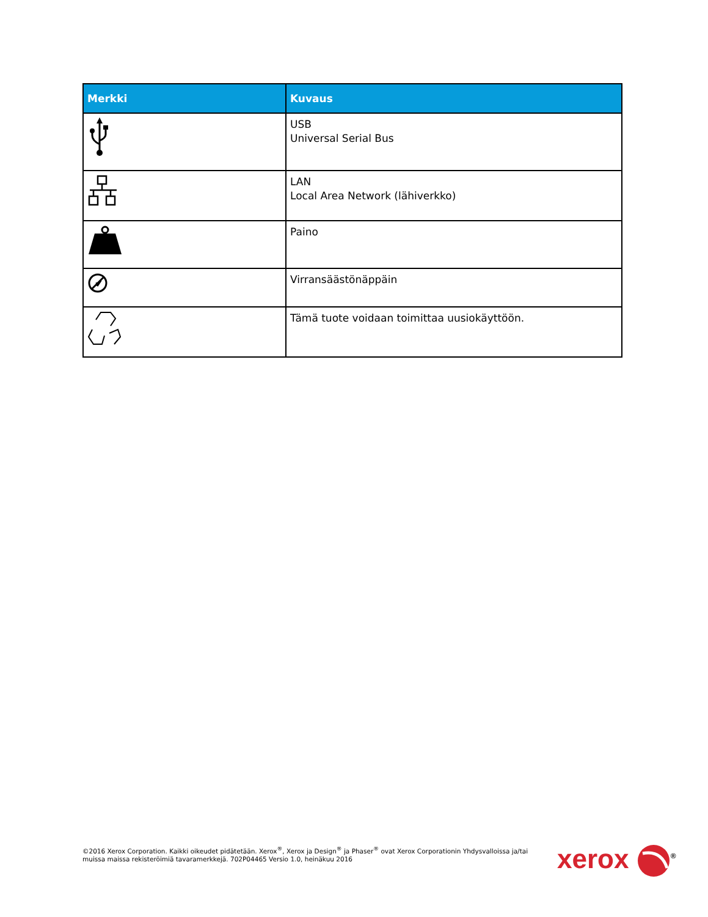| Merkki | Kuvaus |
| --- | --- |
| | USB Universal Serial Bus |
| | LAN Local Area Network (lähiverkko) |
| | Paino |
| | Virransäästönäppäin |
| | Tämä tuote voidaan toimittaa uusiokäyttöön. |
©2016 Xerox Corporation. Kaikki oikeudet pidätetään. Xerox<sup>®</sup>, Xerox ja Design<sup>®</sup> ja Phaser<sup>®</sup> ovat Xerox Corporationin Yhdysvalloissa ja/tai muissa maissa rekisteröimiä tavaramerkkejä. 702P04465 Versio 1.0, heinäkuu 2016
xerox <sup>®</sup>